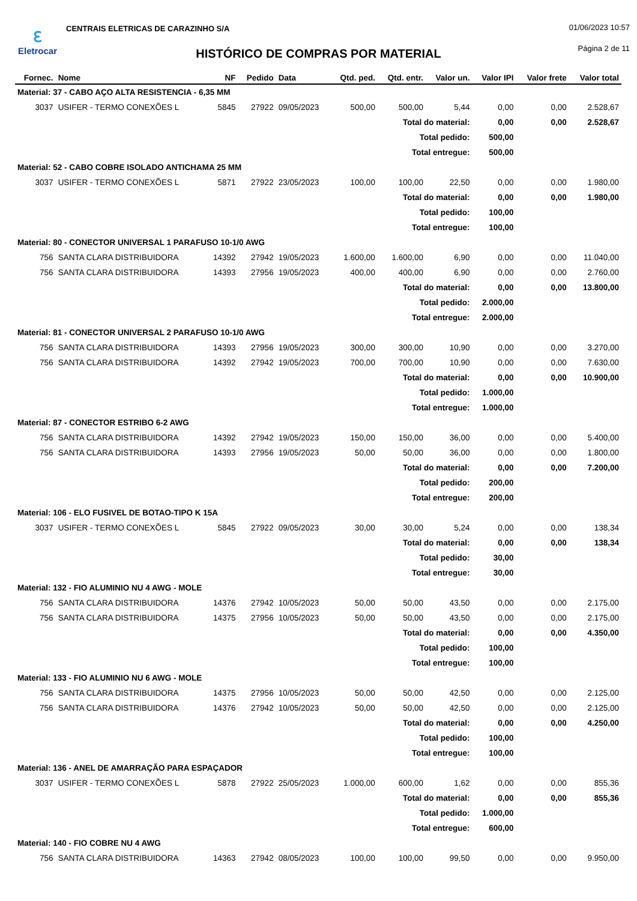ℇ
Eletrocar
CENTRAIS ELETRICAS DE CARAZINHO S/A
01/06/2023 10:57
HISTÓRICO DE COMPRAS POR MATERIAL Página 2 de 11
| Fornec. | Nome | NF | Pedido | Data | Qtd. ped. | Qtd. entr. | Valor un. | Valor IPI | Valor frete | Valor total |
| --- | --- | --- | --- | --- | --- | --- | --- | --- | --- | --- |
| Material: 37 - CABO AÇO ALTA RESISTENCIA - 6,35 MM | | | | | | | | | | |
| 3037 | USIFER - TERMO CONEXÕES L | 5845 | 27922 | 09/05/2023 | 500,00 | 500,00 | 5,44 | 0,00 | 0,00 | 2.528,67 |
| Total do material: | | | | | | | | 0,00 | 0,00 | 2.528,67 |
| Total pedido: | | | | | | | | 500,00 | | |
| Total entregue: | | | | | | | | 500,00 | | |
| Material: 52 - CABO COBRE ISOLADO ANTICHAMA 25 MM | | | | | | | | | | |
| 3037 | USIFER - TERMO CONEXÕES L | 5871 | 27922 | 23/05/2023 | 100,00 | 100,00 | 22,50 | 0,00 | 0,00 | 1.980,00 |
| Total do material: | | | | | | | | 0,00 | 0,00 | 1.980,00 |
| Total pedido: | | | | | | | | 100,00 | | |
| Total entregue: | | | | | | | | 100,00 | | |
| Material: 80 - CONECTOR UNIVERSAL 1 PARAFUSO 10-1/0 AWG | | | | | | | | | | |
| 756 | SANTA CLARA DISTRIBUIDORA | 14392 | 27942 | 19/05/2023 | 1.600,00 | 1.600,00 | 6,90 | 0,00 | 0,00 | 11.040,00 |
| 756 | SANTA CLARA DISTRIBUIDORA | 14393 | 27956 | 19/05/2023 | 400,00 | 400,00 | 6,90 | 0,00 | 0,00 | 2.760,00 |
| Total do material: | | | | | | | | 0,00 | 0,00 | 13.800,00 |
| Total pedido: | | | | | | | | 2.000,00 | | |
| Total entregue: | | | | | | | | 2.000,00 | | |
| Material: 81 - CONECTOR UNIVERSAL 2 PARAFUSO 10-1/0 AWG | | | | | | | | | | |
| 756 | SANTA CLARA DISTRIBUIDORA | 14393 | 27956 | 19/05/2023 | 300,00 | 300,00 | 10,90 | 0,00 | 0,00 | 3.270,00 |
| 756 | SANTA CLARA DISTRIBUIDORA | 14392 | 27942 | 19/05/2023 | 700,00 | 700,00 | 10,90 | 0,00 | 0,00 | 7.630,00 |
| Total do material: | | | | | | | | 0,00 | 0,00 | 10.900,00 |
| Total pedido: | | | | | | | | 1.000,00 | | |
| Total entregue: | | | | | | | | 1.000,00 | | |
| Material: 87 - CONECTOR ESTRIBO 6-2 AWG | | | | | | | | | | |
| 756 | SANTA CLARA DISTRIBUIDORA | 14392 | 27942 | 19/05/2023 | 150,00 | 150,00 | 36,00 | 0,00 | 0,00 | 5.400,00 |
| 756 | SANTA CLARA DISTRIBUIDORA | 14393 | 27956 | 19/05/2023 | 50,00 | 50,00 | 36,00 | 0,00 | 0,00 | 1.800,00 |
| Total do material: | | | | | | | | 0,00 | 0,00 | 7.200,00 |
| Total pedido: | | | | | | | | 200,00 | | |
| Total entregue: | | | | | | | | 200,00 | | |
| Material: 106 - ELO FUSIVEL DE BOTAO-TIPO K 15A | | | | | | | | | | |
| 3037 | USIFER - TERMO CONEXÕES L | 5845 | 27922 | 09/05/2023 | 30,00 | 30,00 | 5,24 | 0,00 | 0,00 | 138,34 |
| Total do material: | | | | | | | | 0,00 | 0,00 | 138,34 |
| Total pedido: | | | | | | | | 30,00 | | |
| Total entregue: | | | | | | | | 30,00 | | |
| Material: 132 - FIO ALUMINIO NU 4 AWG - MOLE | | | | | | | | | | |
| 756 | SANTA CLARA DISTRIBUIDORA | 14376 | 27942 | 10/05/2023 | 50,00 | 50,00 | 43,50 | 0,00 | 0,00 | 2.175,00 |
| 756 | SANTA CLARA DISTRIBUIDORA | 14375 | 27956 | 10/05/2023 | 50,00 | 50,00 | 43,50 | 0,00 | 0,00 | 2.175,00 |
| Total do material: | | | | | | | | 0,00 | 0,00 | 4.350,00 |
| Total pedido: | | | | | | | | 100,00 | | |
| Total entregue: | | | | | | | | 100,00 | | |
| Material: 133 - FIO ALUMINIO NU 6 AWG - MOLE | | | | | | | | | | |
| 756 | SANTA CLARA DISTRIBUIDORA | 14375 | 27956 | 10/05/2023 | 50,00 | 50,00 | 42,50 | 0,00 | 0,00 | 2.125,00 |
| 756 | SANTA CLARA DISTRIBUIDORA | 14376 | 27942 | 10/05/2023 | 50,00 | 50,00 | 42,50 | 0,00 | 0,00 | 2.125,00 |
| Total do material: | | | | | | | | 0,00 | 0,00 | 4.250,00 |
| Total pedido: | | | | | | | | 100,00 | | |
| Total entregue: | | | | | | | | 100,00 | | |
| Material: 136 - ANEL DE AMARRAÇÃO PARA ESPAÇADOR | | | | | | | | | | |
| 3037 | USIFER - TERMO CONEXÕES L | 5878 | 27922 | 25/05/2023 | 1.000,00 | 600,00 | 1,62 | 0,00 | 0,00 | 855,36 |
| Total do material: | | | | | | | | 0,00 | 0,00 | 855,36 |
| Total pedido: | | | | | | | | 1.000,00 | | |
| Total entregue: | | | | | | | | 600,00 | | |
| Material: 140 - FIO COBRE NU 4 AWG | | | | | | | | | | |
| 756 | SANTA CLARA DISTRIBUIDORA | 14363 | 27942 | 08/05/2023 | 100,00 | 100,00 | 99,50 | 0,00 | 0,00 | 9.950,00 |